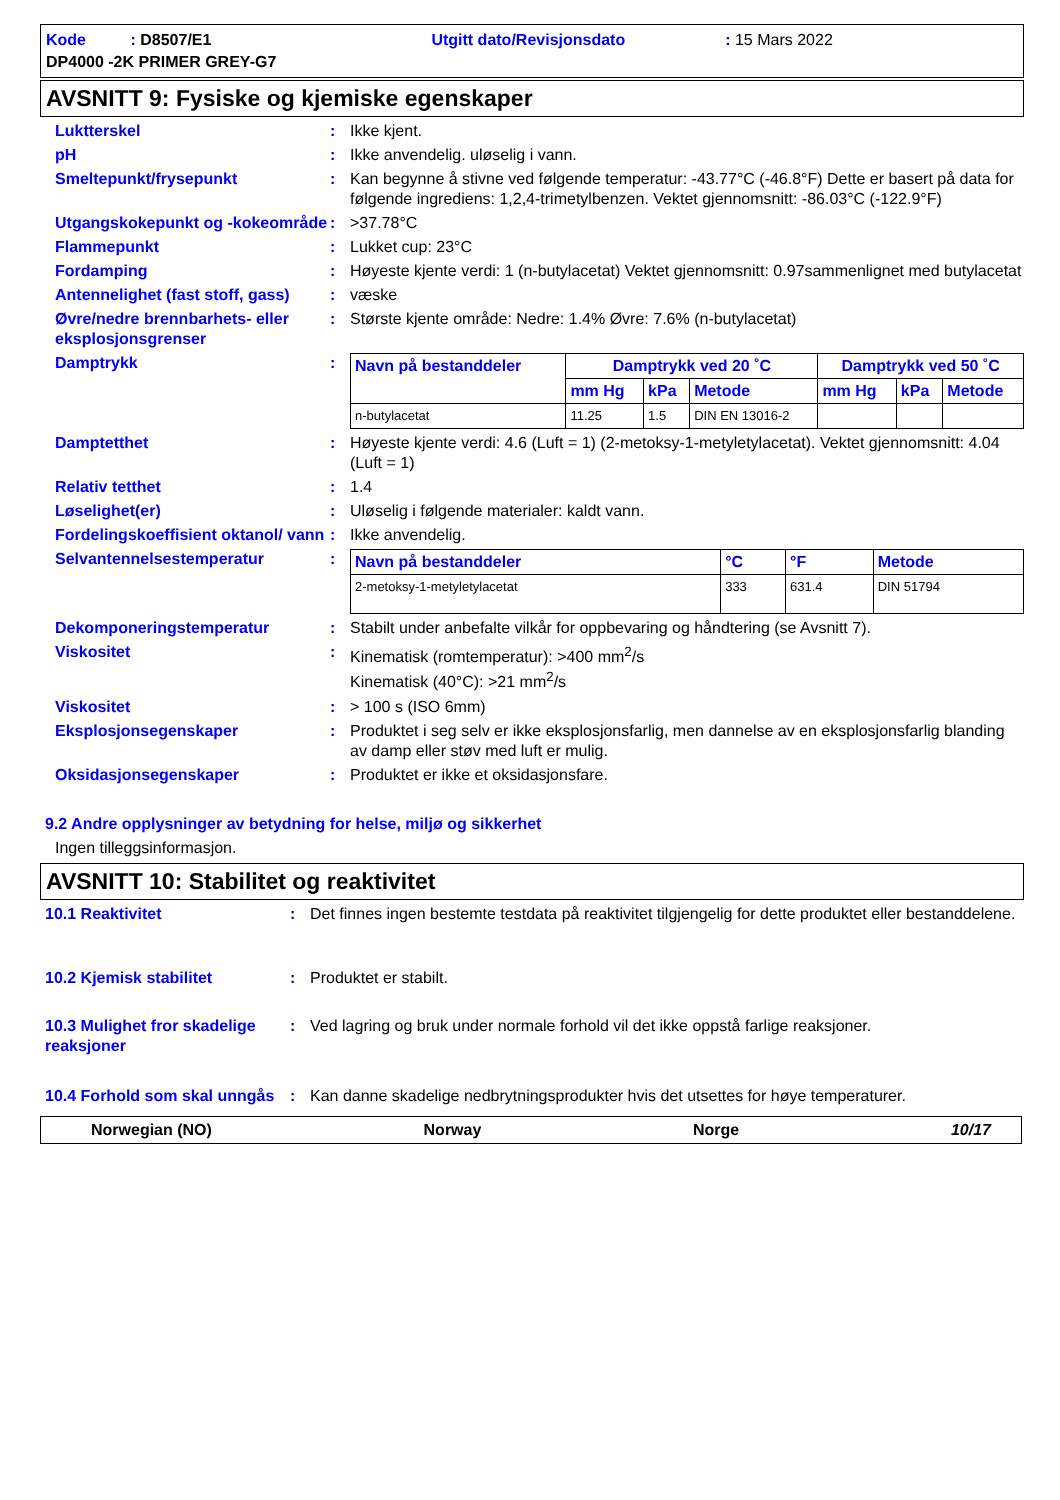Kode : D8507/E1 Utgitt dato/Revisjonsdato: 15 Mars 2022
DP4000 -2K PRIMER GREY-G7
AVSNITT 9: Fysiske og kjemiske egenskaper
Luktterskel : Ikke kjent.
pH : Ikke anvendelig. uløselig i vann.
Smeltepunkt/frysepunkt : Kan begynne å stivne ved følgende temperatur: -43.77°C (-46.8°F) Dette er basert på data for følgende ingrediens: 1,2,4-trimetylbenzen. Vektet gjennomsnitt: -86.03°C (-122.9°F)
Utgangskokepunkt og -kokeområde
: >37.78°C
Flammepunkt : Lukket cup: 23°C
Fordamping : Høyeste kjente verdi: 1 (n-butylacetat) Vektet gjennomsnitt: 0.97sammenlignet med butylacetat
Antennelighet (fast stoff, gass)
: væske
Øvre/nedre brennbarhets- eller eksplosjonsgrenser
: Største kjente område: Nedre: 1.4% Øvre: 7.6% (n-butylacetat)
Damptrykk :
| Navn på bestanddeler | Damptrykk ved 20 ˚C | | | Damptrykk ved 50 ˚C | | |
| --- | --- | --- | --- | --- | --- | --- |
| | mm Hg | kPa | Metode | mm Hg | kPa | Metode |
| n-butylacetat | 11.25 | 1.5 | DIN EN 13016-2 | | | |
Damptetthet : Høyeste kjente verdi: 4.6 (Luft = 1) (2-metoksy-1-metyletylacetat). Vektet gjennomsnitt: 4.04 (Luft = 1)
Relativ tetthet : 1.4
Løselighet(er) : Uløselig i følgende materialer: kaldt vann.
Fordelingskoeffisient oktanol/ vann
: Ikke anvendelig.
Selvantennelsestemperatur :
| Navn på bestanddeler | °C | °F | Metode |
| --- | --- | --- | --- |
| 2-metoksy-1-metyletylacetat | 333 | 631.4 | DIN 51794 |
Dekomponeringstemperatur : Stabilt under anbefalte vilkår for oppbevaring og håndtering (se Avsnitt 7).
Viskositet : Kinematisk (romtemperatur): >400 mm<sup>2</sup>/s
Kinematisk (40°C): >21 mm<sup>2</sup>/s
Viskositet : > 100 s (ISO 6mm)
Eksplosjonsegenskaper : Produktet i seg selv er ikke eksplosjonsfarlig, men dannelse av en eksplosjonsfarlig blanding av damp eller støv med luft er mulig.
Oksidasjonsegenskaper : Produktet er ikke et oksidasjonsfare.
9.2 Andre opplysninger av betydning for helse, miljø og sikkerhet
Ingen tilleggsinformasjon.
AVSNITT 10: Stabilitet og reaktivitet
10.1 Reaktivitet : Det finnes ingen bestemte testdata på reaktivitet tilgjengelig for dette produktet eller bestanddelene.
10.2 Kjemisk stabilitet : Produktet er stabilt.
10.3 Mulighet fror skadelige reaksjoner
: Ved lagring og bruk under normale forhold vil det ikke oppstå farlige reaksjoner.
10.4 Forhold som skal unngås
: Kan danne skadelige nedbrytningsprodukter hvis det utsettes for høye temperaturer.
Norwegian (NO) Norway Norge 10/17